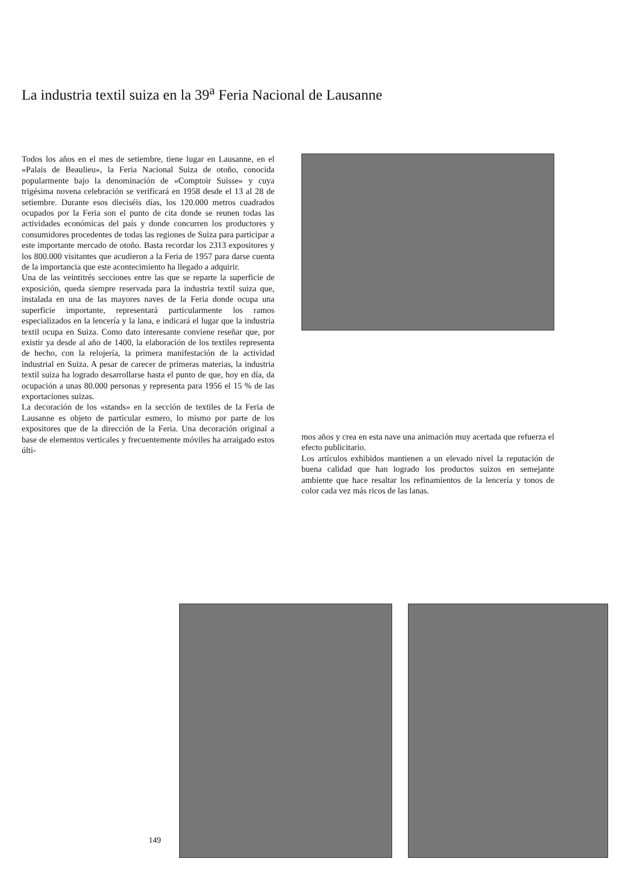La industria textil suiza en la 39<sup>a</sup> Feria Nacional de Lausanne
Todos los años en el mes de setiembre, tiene lugar en Lausanne, en el «Palais de Beaulieu», la Feria Nacional Suiza de otoño, conocida popularmente bajo la denominación de «Comptoir Suisse» y cuya trigésima novena celebración se verificará en 1958 desde el 13 al 28 de setiembre. Durante esos dieciséis días, los 120.000 metros cuadrados ocupados por la Feria son el punto de cita donde se reunen todas las actividades económicas del país y donde concurren los productores y consumidores procedentes de todas las regiones de Suiza para participar a este importante mercado de otoño. Basta recordar los 2313 expositores y los 800.000 visitantes que acudieron a la Feria de 1957 para darse cuenta de la importancia que este acontecimiento ha llegado a adquirir.
Una de las veintitrés secciones entre las que se reparte la superficie de exposición, queda siempre reservada para la industria textil suiza que, instalada en una de las mayores naves de la Feria donde ocupa una superficie importante, representará particularmente los ramos especializados en la lencería y la lana, e indicará el lugar que la industria textil ocupa en Suiza. Como dato interesante conviene reseñar que, por existir ya desde al año de 1400, la elaboración de los textiles representa de hecho, con la relojería, la primera manifestación de la actividad industrial en Suiza. A pesar de carecer de primeras materias, la industria textil suiza ha logrado desarrollarse hasta el punto de que, hoy en día, da ocupación a unas 80.000 personas y representa para 1956 el 15 % de las exportaciones suizas.
La decoración de los «stands» en la sección de textiles de la Feria de Lausanne es objeto de particular esmero, lo mismo por parte de los expositores que de la dirección de la Feria. Una decoración original a base de elementos verticales y frecuentemente móviles ha arraigado estos últi-
mos años y crea en esta nave una animación muy acertada que refuerza el efecto publicitario.
Los artículos exhibidos mantienen a un elevado nivel la reputación de buena calidad que han logrado los productos suizos en semejante ambiente que hace resaltar los refinamientos de la lencería y tonos de color cada vez más ricos de las lanas.
149